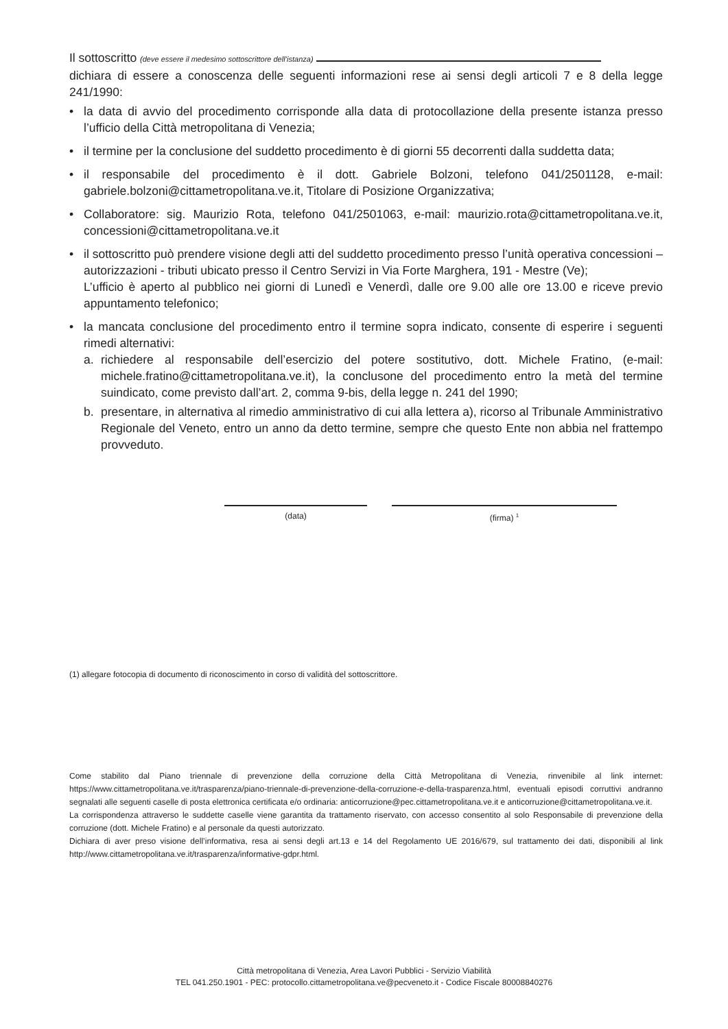Il sottoscritto (deve essere il medesimo sottoscrittore dell’istanza)
dichiara di essere a conoscenza delle seguenti informazioni rese ai sensi degli articoli 7 e 8 della legge 241/1990:
• la data di avvio del procedimento corrisponde alla data di protocollazione della presente istanza presso l’ufficio della Città metropolitana di Venezia;
• il termine per la conclusione del suddetto procedimento è di giorni 55 decorrenti dalla suddetta data;
• il responsabile del procedimento è il dott. Gabriele Bolzoni, telefono 041/2501128, e-mail: gabriele.bolzoni@cittametropolitana.ve.it, Titolare di Posizione Organizzativa;
• Collaboratore: sig. Maurizio Rota, telefono 041/2501063, e-mail: maurizio.rota@cittametropolitana.ve.it, concessioni@cittametropolitana.ve.it
• il sottoscritto può prendere visione degli atti del suddetto procedimento presso l’unità operativa concessioni – autorizzazioni - tributi ubicato presso il Centro Servizi in Via Forte Marghera, 191 - Mestre (Ve);
L’ufficio è aperto al pubblico nei giorni di Lunedì e Venerdì, dalle ore 9.00 alle ore 13.00 e riceve previo appuntamento telefonico;
• la mancata conclusione del procedimento entro il termine sopra indicato, consente di esperire i seguenti rimedi alternativi:
a. richiedere al responsabile dell’esercizio del potere sostitutivo, dott. Michele Fratino, (e-mail: michele.fratino@cittametropolitana.ve.it), la conclusone del procedimento entro la metà del termine suindicato, come previsto dall’art. 2, comma 9-bis, della legge n. 241 del 1990;
b. presentare, in alternativa al rimedio amministrativo di cui alla lettera a), ricorso al Tribunale Amministrativo Regionale del Veneto, entro un anno da detto termine, sempre che questo Ente non abbia nel frattempo provveduto.
(data) (firma) <sup>1</sup>
(1) allegare fotocopia di documento di riconoscimento in corso di validità del sottoscrittore.
Come stabilito dal Piano triennale di prevenzione della corruzione della Città Metropolitana di Venezia, rinvenibile al link internet: https://www.cittametropolitana.ve.it/trasparenza/piano-triennale-di-prevenzione-della-corruzione-e-della-trasparenza.html, eventuali episodi corruttivi andranno segnalati alle seguenti caselle di posta elettronica certificata e/o ordinaria: anticorruzione@pec.cittametropolitana.ve.it e anticorruzione@cittametropolitana.ve.it.
La corrispondenza attraverso le suddette caselle viene garantita da trattamento riservato, con accesso consentito al solo Responsabile di prevenzione della corruzione (dott. Michele Fratino) e al personale da questi autorizzato.
Dichiara di aver preso visione dell’informativa, resa ai sensi degli art.13 e 14 del Regolamento UE 2016/679, sul trattamento dei dati, disponibili al link http://www.cittametropolitana.ve.it/trasparenza/informative-gdpr.html.
Città metropolitana di Venezia, Area Lavori Pubblici - Servizio Viabilità
TEL 041.250.1901 - PEC: protocollo.cittametropolitana.ve@pecveneto.it - Codice Fiscale 80008840276